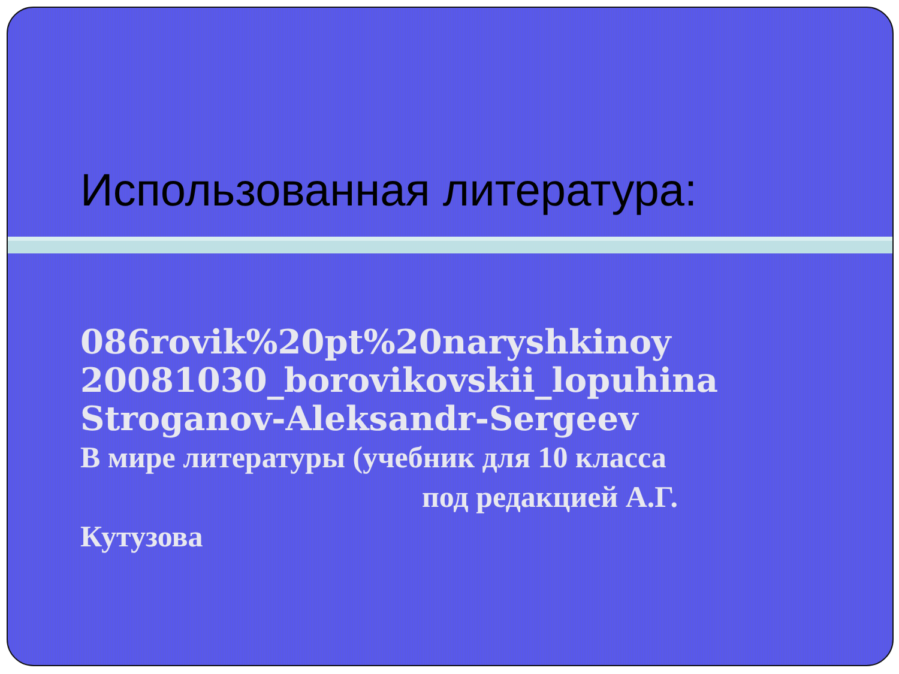Использованная литература:
086rovik%20pt%20naryshkinoy
20081030_borovikovskii_lopuhina
Stroganov-Aleksandr-Sergeev
В мире литературы (учебник для 10 класса
под редакцией А.Г.
Кутузова